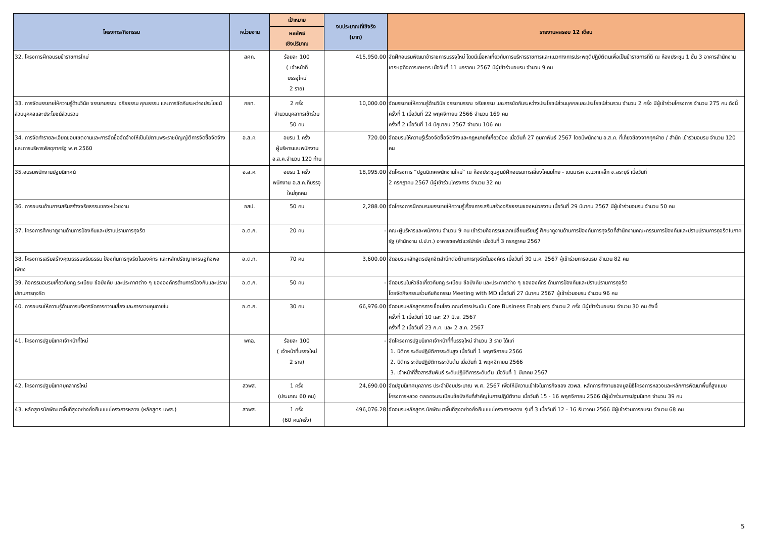| โครงการ/กิจกรรม | หน่วยงาน | เป้าหมาย | งบประมาณที่ใช้จริง (บาท) | รายงานผลรอบ 12 เดือน |
| --- | --- | --- | --- | --- |
| | | ผลลัพธ์ เชิงปริมาณ | | |
| 32. โครงการฝึกอบรมข้าราชการใหม่ | สศก. | ร้อยละ 100 ( เจ้าหน้าที่ บรรจุใหม่ 2 ราย) | 415,950.00 | จัดฝึกอบรมพัฒนาข้าราชการบรรจุใหม่ โดยมีเนื้อหาเกี่ยวกับการบริหารราชการและแนวทางการประพฤติปฏิบัติตนเพื่อเป็นข้าราชการที่ดี ณ ห้องประชุม 1 ชั้น 3 อาคารสำนักงานเศรษฐกิจการเกษตร เมื่อวันที่ 11 มกราคม 2567 มีผู้เข้าร่วมอบรม จำนวน 9 คน |
| 33. การจัดบรรยายให้ความรู้ด้านวินัย จรรยาบรรณ จริยธรรม คุณธรรม และการขัดกันระหว่างประโยชน์ส่วนบุคคลและประโยชน์ส่วนรวม | กยท. | 2 ครั้ง จำนวนบุคลากรเข้าร่วม 50 คน | 10,000.00 | จัดบรรยายให้ความรู้ด้านวินัย จรรยาบรรณ จริยธรรม และการขัดกันระหว่างประโยชน์ส่วนบุคคลและประโยชน์ส่วนรวม จำนวน 2 ครั้ง มีผู้เข้าร่วมโครงการ จำนวน 275 คน ดังนี้ ครั้งที่ 1 เมื่อวันที่ 22 พฤศจิกายน 2566 จำนวน 169 คน ครั้งที่ 2 เมื่อวันที่ 14 มิถุนายน 2567 จำนวน 106 คน |
| 34. การจัดทำรายละเอียดขอบเขตงานและการจัดซื้อจัดจ้างให้เป็นไปตามพระราชบัญญัติการจัดซื้อจัดจ้างและการบริหารพัสดุภาครัฐ พ.ศ.2560 | อ.ส.ค. | อบรม 1 ครั้ง ผู้บริหารและพนักงาน อ.ส.ค.จำนวน 120 ท่าน | 720.00 | จัดอบรมให้ความรู้เรื่องจัดซื้อจัดจ้างและกฎหมายที่เกี่ยวข้อง เมื่อวันที่ 27 กุมภาพันธ์ 2567 โดยมีพนักงาน อ.ส.ค. ที่เกี่ยวข้องจากทุกฝ่าย / สำนัก เข้าร่วมอบรม จำนวน 120 คน |
| 35.อบรมพนักงานปฐมนิเทศน์ | อ.ส.ค. | อบรม 1 ครั้ง พนักงาน อ.ส.ค.ที่บรรจุใหม่ทุกคน | 18,995.00 | จัดโครงการ “ปฐมนิเทศพนักงานใหม่” ณ ห้องประชุมศูนย์ฝึกอบรมการเลี้ยงโคนมไทย - เดนมาร์ค อ.มวกเหล็ก จ.สระบุรี เมื่อวันที่ 2 กรกฎาคม 2567 มีผู้เข้าร่วมโครงการ จำนวน 32 คน |
| 36. การอบรมด้านการเสริมสร้างจริยธรรมของหน่วยงาน | อสป. | 50 คน | 2,288.00 | จัดโครงการฝึกอบรมบรรยายให้ความรู้เรื่องการเสริมสร้างจริยธรรมของหน่วยงาน เมื่อวันที่ 29 มีนาคม 2567 มีผู้เข้าร่วมอบรม จำนวน 50 คน |
| 37. โครงการศึกษาดูงานด้านการป้องกันและปราบปรามการทุจริต | อ.ต.ก. | 20 คน | - | คณะผู้บริหารและพนักงาน จำนวน 9 คน เข้าร่วมกิจกรรมแลกเปลี่ยนเรียนรู้ ศึกษาดูงานด้านการป้องกันการทุจริตที่สำนักงานคณะกรรมการป้องกันและปรามปรามการทุจริตในภาครัฐ (สำนักงาน ป.ป.ท.) อาคารซอฟต์แวร์ปาร์ค เมื่อวันที่ 3 กรกฎาคม 2567 |
| 38. โครงการเสริมสร้างคุณธรรมจริยธรรม ป้องกันการทุจริตในองค์กร และหลักปรัชญาเศรษฐกิจพอเพียง | อ.ต.ก. | 70 คน | 3,600.00 | จัดอบรมหลักสูตรปลุกจิตสำนึกต่อต้านการทุจริตในองค์กร เมื่อวันที่ 30 ม.ค. 2567 ผู้เข้าร่วมการอบรม จำนวน 82 คน |
| 39. กิจกรรมอบรมเกี่ยวกับกฎ ระเบียบ ข้อบังคับ และประกาศต่าง ๆ ขององค์กรด้านการป้องกันและปราบปรามการทุจริต | อ.ต.ก. | 50 คน | - | จัดอบรมในหัวข้อเกี่ยวกับกฎ ระเบียบ ข้อบังคับ และประกาศต่าง ๆ ขององค์กร ด้านการป้องกันและปราบปรามการทุจริต โดยจัดกิจกรรมร่วมกับกิจกรรม Meeting with MD เมื่อวันที่ 27 มีนาคม 2567 ผู้เข้าร่วมอบรม จำนวน 96 คน |
| 40. การอบรมให้ความรู้ด้านการบริหารจัดการความเสี่ยงและการควบคุมภายใน | อ.ต.ก. | 30 คน | 66,976.00 | จัดอบรมหลักสูตรการเชื่อมโยงเกณฑ์การประเมิน Core Business Enablers จำนวน 2 ครั้ง มีผู้เข้าร่วมอบรม จำนวน 30 คน ดังนี้ ครั้งที่ 1 เมื่อวันที่ 10 และ 27 มิ.ย. 2567 ครั้งที่ 2 เมื่อวันที่ 23 ก.ค. และ 2 ส.ค. 2567 |
| 41. โครงการปฐมนิเทศเจ้าหน้าที่ใหม่ | พกฉ. | ร้อยละ 100 ( เจ้าหน้าที่บรรจุใหม่ 2 ราย) | - | จัดโครงการปฐมนิเทศเจ้าหน้าที่ที่บรรจุใหม่ จำนวน 3 ราย ได้แก่ 1. นิติกร ระดับปฏิบัติการระดับสูง เมื่อวันที่ 1 พฤศจิกายน 2566 2. นิติกร ระดับปฏิบัติการระดับต้น เมื่อวันที่ 1 พฤศจิกายน 2566 3. เจ้าหน้าที่สื่อสารสัมพันธ์ ระดับปฏิบัติการระดับต้น เมื่อวันที่ 1 มีนาคม 2567 |
| 42. โครงการปฐมนิเทศบุคลากรใหม่ | สวพส. | 1 ครั้ง (ประมาณ 60 คน) | 24,690.00 | จัดปฐมนิเทศบุคลากร ประจำปีงบประมาณ พ.ศ. 2567 เพื่อให้มีความเข้าใจในภารกิจของ สวพส. หลักการทำงานของมูลนิธิโครงการหลวงและหลักการพัฒนาพื้นที่สูงแบบโครงการหลวง ตลอดจนระเบียบข้อบังคับที่สำคัญในการปฏิบัติงาน เมื่อวันที่ 15 - 16 พฤศจิกายน 2566 มีผู้เข้าร่วมการปฐมนิเทศ จำนวน 39 คน |
| 43. หลักสูตรนักพัฒนาพื้นที่สูงอย่างยั่งยืนแบบโครงการหลวง (หลักสูตร นพส.) | สวพส. | 1 ครั้ง (60 คน/ครั้ง) | 496,076.28 | จัดอบรมหลักสูตร นักพัฒนาพื้นที่สูงอย่างยั่งยืนแบบโครงการหลวง รุ่นที่ 3 เมื่อวันที่ 12 - 16 ธันวาคม 2566 มีผู้เข้าร่วมการอบรม จำนวน 68 คน |
5